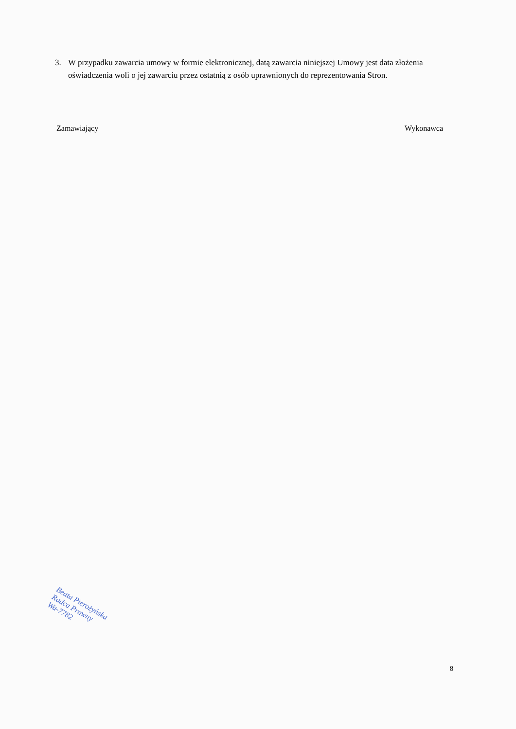3. W przypadku zawarcia umowy w formie elektronicznej, datą zawarcia niniejszej Umowy jest data złożenia oświadczenia woli o jej zawarciu przez ostatnią z osób uprawnionych do reprezentowania Stron.
Zamawiający Wykonawca
Beata Pierożyńska
Radca Prawny
Wa-7782
8